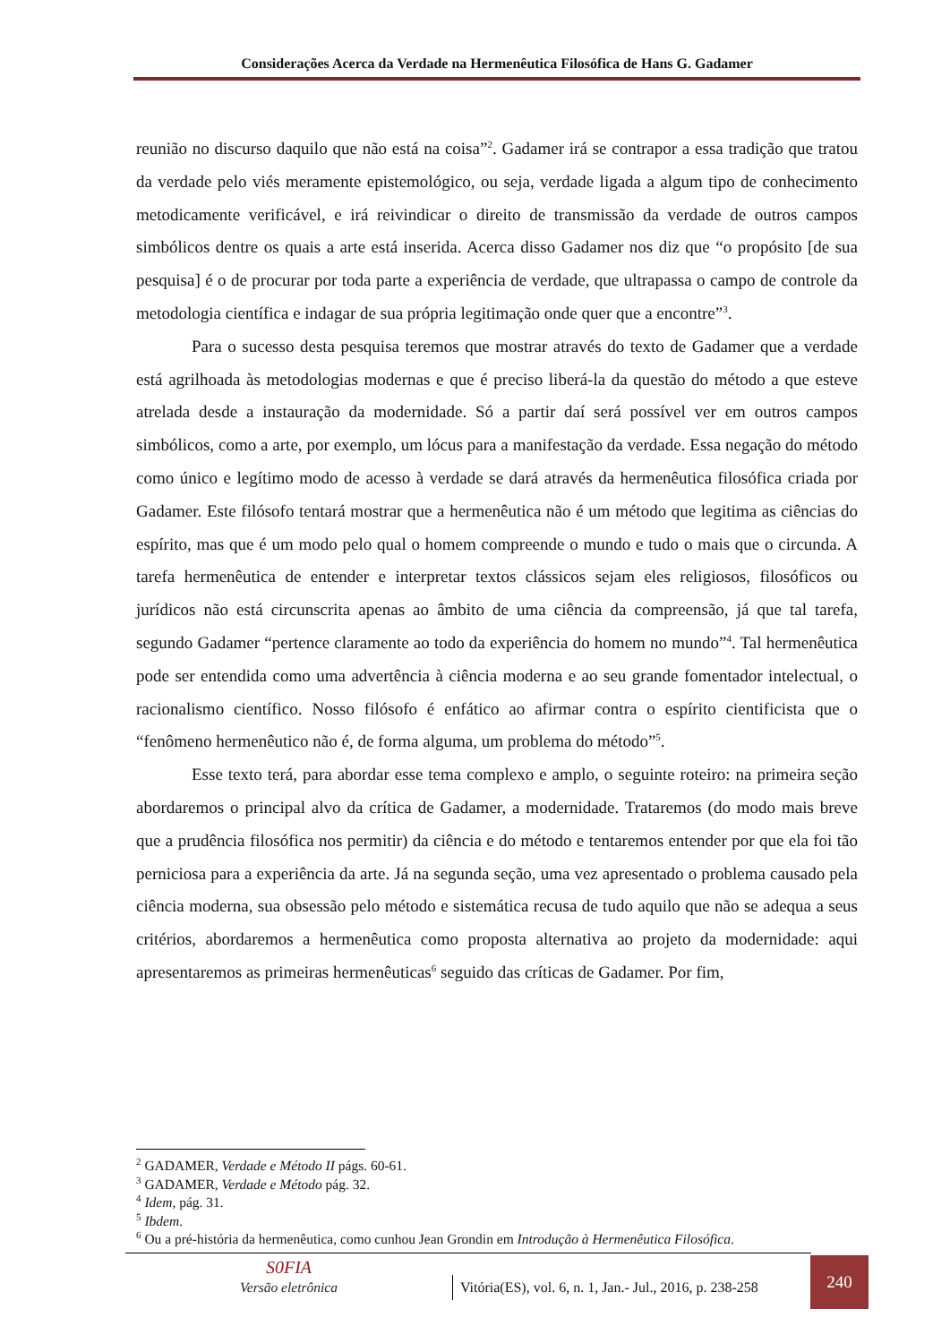Considerações Acerca da Verdade na Hermenêutica Filosófica de Hans G. Gadamer
reunião no discurso daquilo que não está na coisa”<sup>2</sup>. Gadamer irá se contrapor a essa tradição que tratou da verdade pelo viés meramente epistemológico, ou seja, verdade ligada a algum tipo de conhecimento metodicamente verificável, e irá reivindicar o direito de transmissão da verdade de outros campos simbólicos dentre os quais a arte está inserida. Acerca disso Gadamer nos diz que “o propósito [de sua pesquisa] é o de procurar por toda parte a experiência de verdade, que ultrapassa o campo de controle da metodologia científica e indagar de sua própria legitimação onde quer que a encontre”<sup>3</sup>.
Para o sucesso desta pesquisa teremos que mostrar através do texto de Gadamer que a verdade está agrilhoada às metodologias modernas e que é preciso liberá-la da questão do método a que esteve atrelada desde a instauração da modernidade. Só a partir daí será possível ver em outros campos simbólicos, como a arte, por exemplo, um lócus para a manifestação da verdade. Essa negação do método como único e legítimo modo de acesso à verdade se dará através da hermenêutica filosófica criada por Gadamer. Este filósofo tentará mostrar que a hermenêutica não é um método que legitima as ciências do espírito, mas que é um modo pelo qual o homem compreende o mundo e tudo o mais que o circunda. A tarefa hermenêutica de entender e interpretar textos clássicos sejam eles religiosos, filosóficos ou jurídicos não está circunscrita apenas ao âmbito de uma ciência da compreensão, já que tal tarefa, segundo Gadamer “pertence claramente ao todo da experiência do homem no mundo”<sup>4</sup>. Tal hermenêutica pode ser entendida como uma advertência à ciência moderna e ao seu grande fomentador intelectual, o racionalismo científico. Nosso filósofo é enfático ao afirmar contra o espírito cientificista que o “fenômeno hermenêutico não é, de forma alguma, um problema do método”<sup>5</sup>.
Esse texto terá, para abordar esse tema complexo e amplo, o seguinte roteiro: na primeira seção abordaremos o principal alvo da crítica de Gadamer, a modernidade. Trataremos (do modo mais breve que a prudência filosófica nos permitir) da ciência e do método e tentaremos entender por que ela foi tão perniciosa para a experiência da arte. Já na segunda seção, uma vez apresentado o problema causado pela ciência moderna, sua obsessão pelo método e sistemática recusa de tudo aquilo que não se adequa a seus critérios, abordaremos a hermenêutica como proposta alternativa ao projeto da modernidade: aqui apresentaremos as primeiras hermenêuticas<sup>6</sup> seguido das críticas de Gadamer. Por fim,
<sup>2</sup> GADAMER, Verdade e Método II págs. 60-61.
<sup>3</sup> GADAMER, Verdade e Método pág. 32.
<sup>4</sup> Idem, pág. 31.
<sup>5</sup> Ibdem.
<sup>6</sup> Ou a pré-história da hermenêutica, como cunhou Jean Grondin em Introdução à Hermenêutica Filosófica.
S0FIA
Versão eletrônica
Vitória(ES), vol. 6, n. 1, Jan.- Jul., 2016, p. 238-258
240